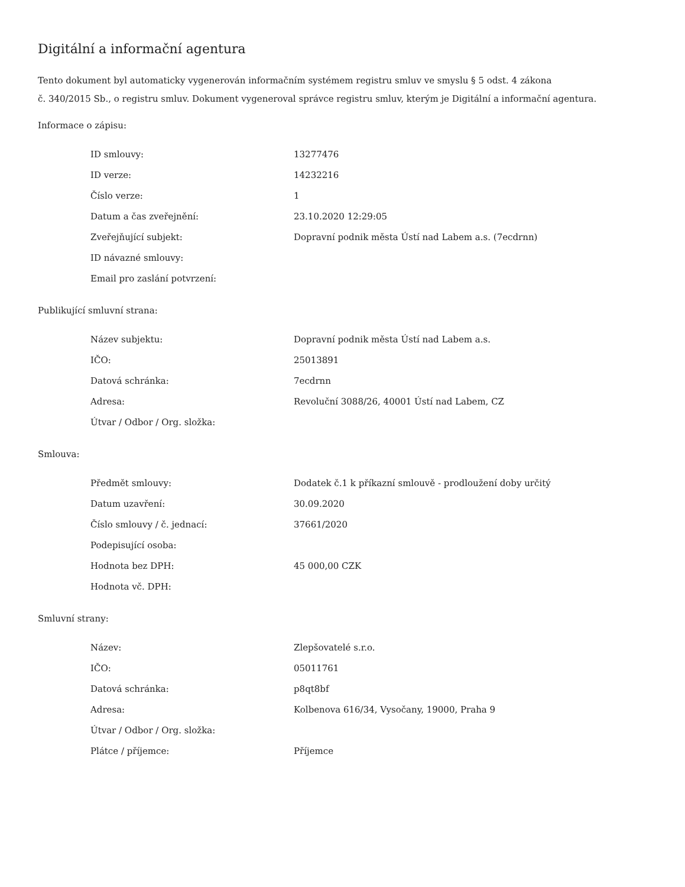Digitální a informační agentura
Tento dokument byl automaticky vygenerován informačním systémem registru smluv ve smyslu § 5 odst. 4 zákona
č. 340/2015 Sb., o registru smluv. Dokument vygeneroval správce registru smluv, kterým je Digitální a informační agentura.
Informace o zápisu:
| ID smlouvy: | 13277476 |
| ID verze: | 14232216 |
| Číslo verze: | 1 |
| Datum a čas zveřejnění: | 23.10.2020 12:29:05 |
| Zveřejňující subjekt: | Dopravní podnik města Ústí nad Labem a.s. (7ecdrnn) |
| ID návazné smlouvy: | |
| Email pro zaslání potvrzení: | |
Publikující smluvní strana:
| Název subjektu: | Dopravní podnik města Ústí nad Labem a.s. |
| IČO: | 25013891 |
| Datová schránka: | 7ecdrnn |
| Adresa: | Revoluční 3088/26, 40001 Ústí nad Labem, CZ |
| Útvar / Odbor / Org. složka: | |
Smlouva:
| Předmět smlouvy: | Dodatek č.1 k příkazní smlouvě - prodloužení doby určitý |
| Datum uzavření: | 30.09.2020 |
| Číslo smlouvy / č. jednací: | 37661/2020 |
| Podepisující osoba: | |
| Hodnota bez DPH: | 45 000,00 CZK |
| Hodnota vč. DPH: | |
Smluvní strany:
| Název: | Zlepšovatelé s.r.o. |
| IČO: | 05011761 |
| Datová schránka: | p8qt8bf |
| Adresa: | Kolbenova 616/34, Vysočany, 19000, Praha 9 |
| Útvar / Odbor / Org. složka: | |
| Plátce / příjemce: | Příjemce |